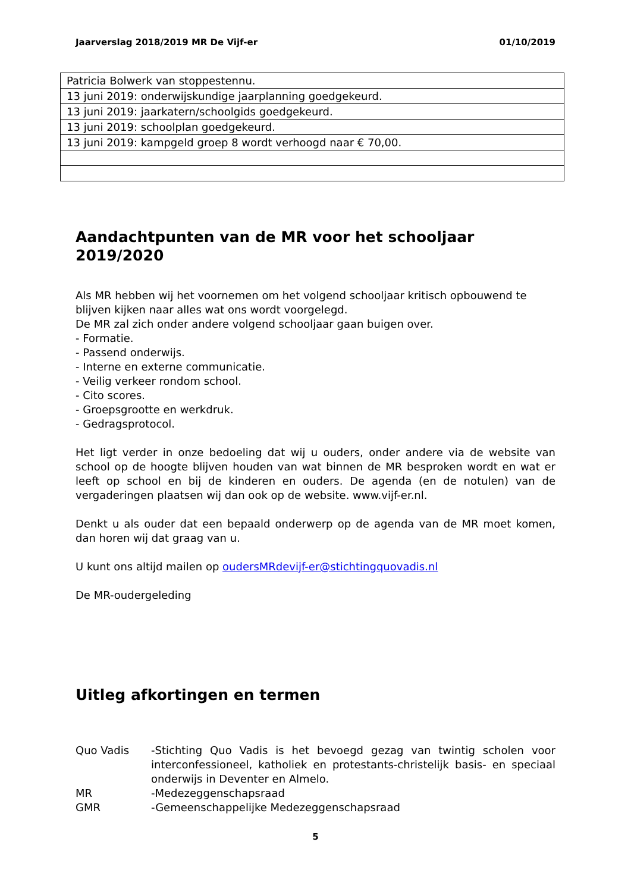Jaarverslag 2018/2019 MR De Vijf-er 01/10/2019
| Patricia Bolwerk van stoppestennu. |
| 13 juni 2019: onderwijskundige jaarplanning goedgekeurd. |
| 13 juni 2019: jaarkatern/schoolgids goedgekeurd. |
| 13 juni 2019: schoolplan goedgekeurd. |
| 13 juni 2019: kampgeld groep 8 wordt verhoogd naar € 70,00. |
Aandachtpunten van de MR voor het schooljaar 2019/2020
Als MR hebben wij het voornemen om het volgend schooljaar kritisch opbouwend te blijven kijken naar alles wat ons wordt voorgelegd.
De MR zal zich onder andere volgend schooljaar gaan buigen over.
- Formatie.
- Passend onderwijs.
- Interne en externe communicatie.
- Veilig verkeer rondom school.
- Cito scores.
- Groepsgrootte en werkdruk.
- Gedragsprotocol.
Het ligt verder in onze bedoeling dat wij u ouders, onder andere via de website van school op de hoogte blijven houden van wat binnen de MR besproken wordt en wat er leeft op school en bij de kinderen en ouders. De agenda (en de notulen) van de vergaderingen plaatsen wij dan ook op de website. www.vijf-er.nl.
Denkt u als ouder dat een bepaald onderwerp op de agenda van de MR moet komen, dan horen wij dat graag van u.
U kunt ons altijd mailen op oudersMRdevijf-er@stichtingquovadis.nl
De MR-oudergeleding
Uitleg afkortingen en termen
Quo Vadis
-Stichting Quo Vadis is het bevoegd gezag van twintig scholen voor interconfessioneel, katholiek en protestants-christelijk basis- en speciaal onderwijs in Deventer en Almelo.
MR
-Medezeggenschapsraad
GMR
-Gemeenschappelijke Medezeggenschapsraad
5